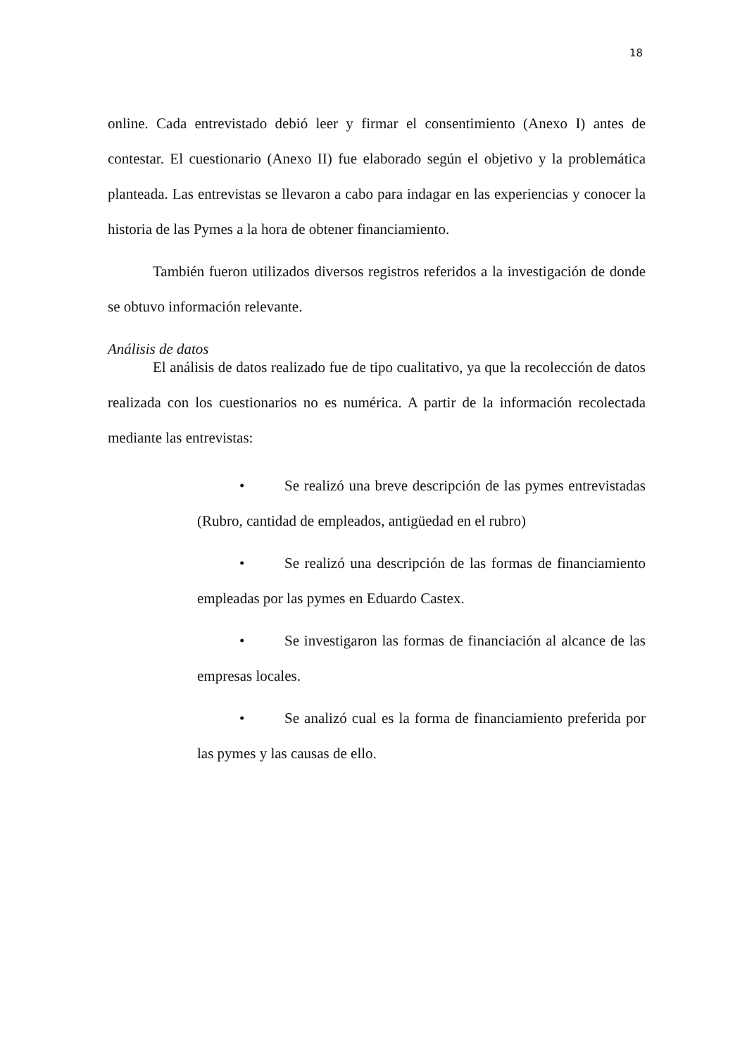18
online. Cada entrevistado debió leer y firmar el consentimiento (Anexo I) antes de contestar. El cuestionario (Anexo II) fue elaborado según el objetivo y la problemática planteada. Las entrevistas se llevaron a cabo para indagar en las experiencias y conocer la historia de las Pymes a la hora de obtener financiamiento.
También fueron utilizados diversos registros referidos a la investigación de donde se obtuvo información relevante.
Análisis de datos
El análisis de datos realizado fue de tipo cualitativo, ya que la recolección de datos realizada con los cuestionarios no es numérica. A partir de la información recolectada mediante las entrevistas:
• Se realizó una breve descripción de las pymes entrevistadas (Rubro, cantidad de empleados, antigüedad en el rubro)
• Se realizó una descripción de las formas de financiamiento empleadas por las pymes en Eduardo Castex.
• Se investigaron las formas de financiación al alcance de las empresas locales.
• Se analizó cual es la forma de financiamiento preferida por las pymes y las causas de ello.